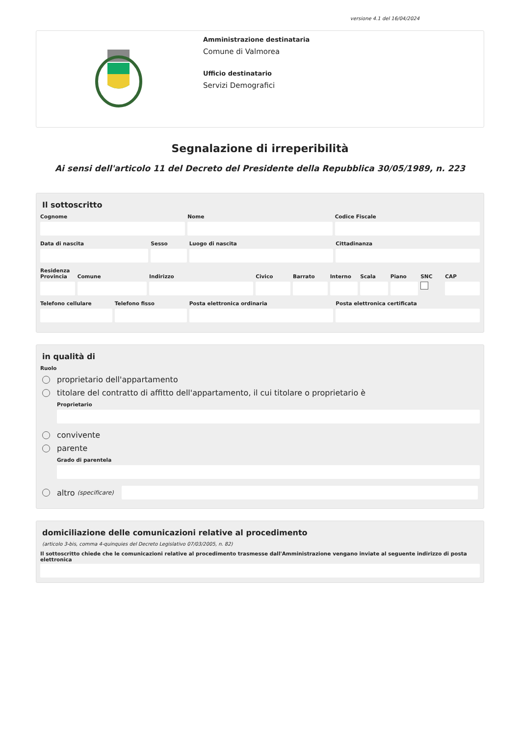versione 4.1 del 16/04/2024
Amministrazione destinataria
Comune di Valmorea
Ufficio destinatario
Servizi Demografici
Segnalazione di irreperibilità
Ai sensi dell'articolo 11 del Decreto del Presidente della Repubblica 30/05/1989, n. 223
Il sottoscritto
Cognome Nome Codice Fiscale
Data di nascita Sesso Luogo di nascita Cittadinanza
Residenza
Provincia Comune Indirizzo Civico Barrato Interno Scala Piano SNC CAP
Telefono cellulare Telefono fisso Posta elettronica ordinaria Posta elettronica certificata
in qualità di
Ruolo
proprietario dell'appartamento
titolare del contratto di affitto dell'appartamento, il cui titolare o proprietario è
Proprietario
convivente
parente
Grado di parentela
altro (specificare)
domiciliazione delle comunicazioni relative al procedimento
(articolo 3-bis, comma 4-quinquies del Decreto Legislativo 07/03/2005, n. 82)
Il sottoscritto chiede che le comunicazioni relative al procedimento trasmesse dall'Amministrazione vengano inviate al seguente indirizzo di posta elettronica